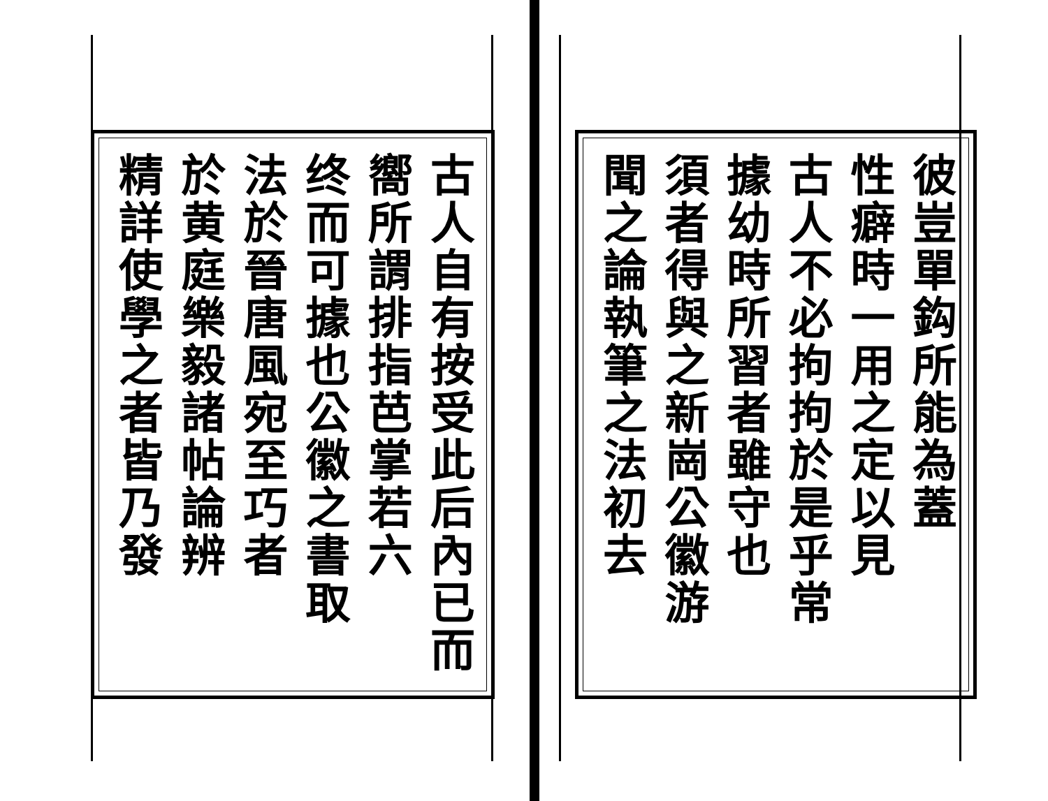古人自有按受此后內已而
嚮所謂排指芭掌若六
终而可據也公徽之書取
法於晉唐風宛至巧者
於黄庭樂毅諸帖論辨
精詳使學之者皆乃發
彼豈單鈎所能為蓋
性癖時一用之定以見
古人不必拘拘於是乎常
據幼時所習者雖守也
須者得與之新崗公徽游
聞之論執筆之法初去